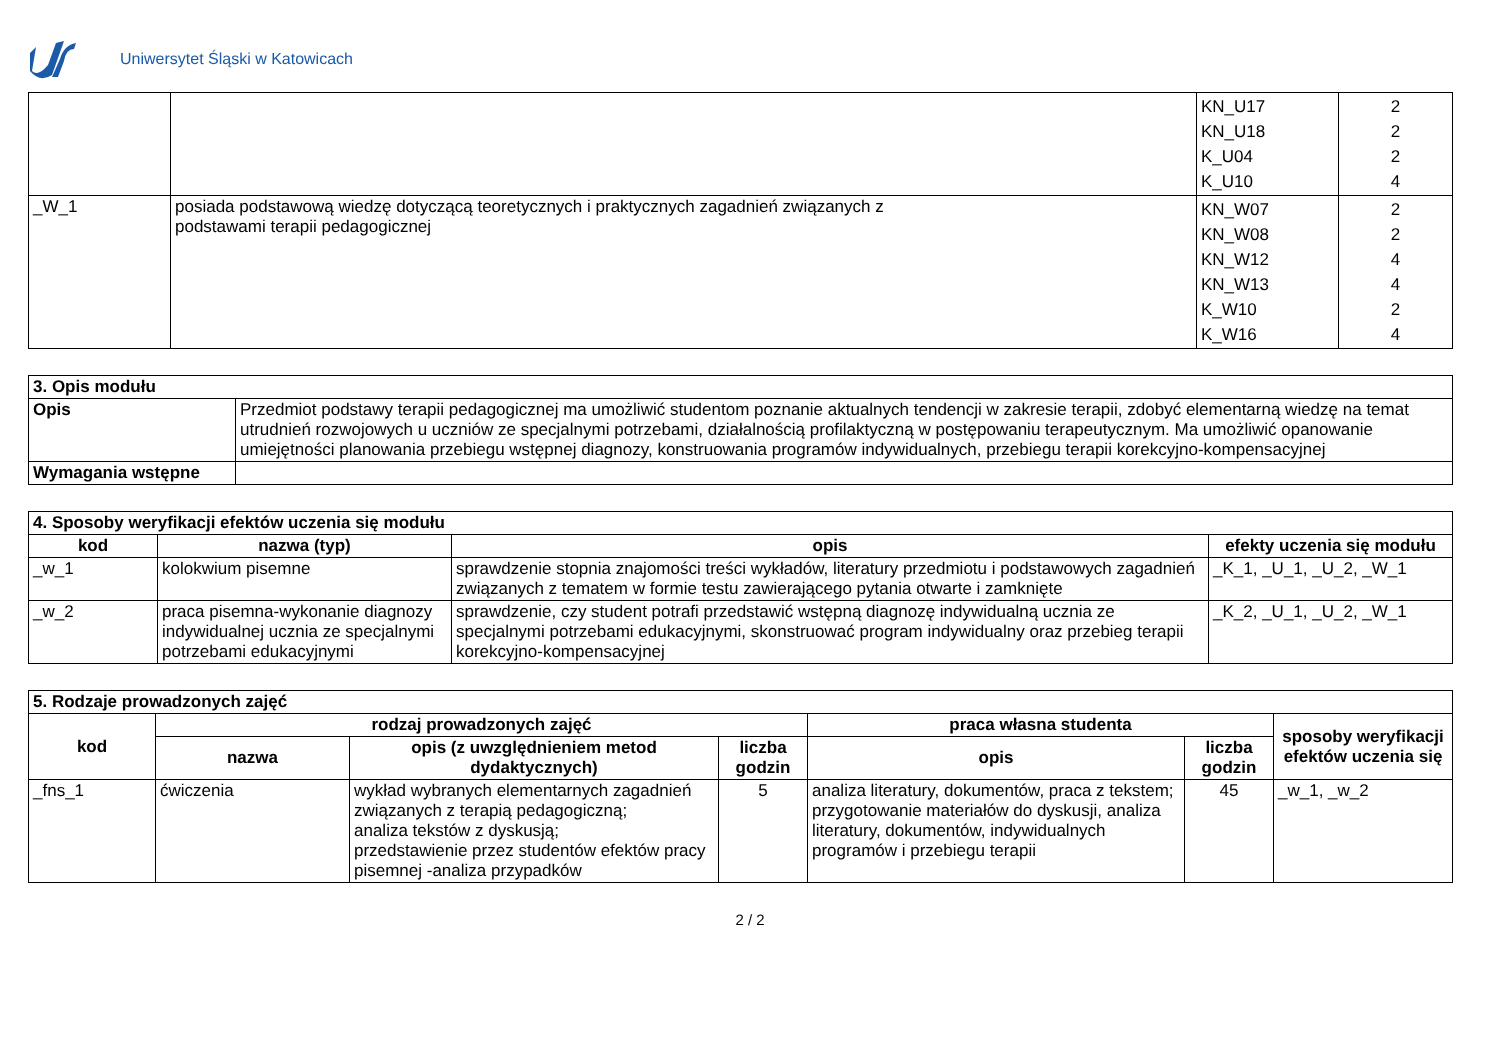Uniwersytet Śląski w Katowicach
| | | KN_U17 KN_U18 K_U04 K_U10 | 2 2 2 4 |
| _W_1 | posiada podstawową wiedzę dotyczącą teoretycznych i praktycznych zagadnień związanych z podstawami terapii pedagogicznej | KN_W07 KN_W08 KN_W12 KN_W13 K_W10 K_W16 | 2 2 4 4 2 4 |
| 3. Opis modułu | |
| --- | --- |
| Opis | Przedmiot podstawy terapii pedagogicznej ma umożliwić studentom poznanie aktualnych tendencji w zakresie terapii, zdobyć elementarną wiedzę na temat utrudnień rozwojowych u uczniów ze specjalnymi potrzebami, działalnością profilaktyczną w postępowaniu terapeutycznym. Ma umożliwić opanowanie umiejętności planowania przebiegu wstępnej diagnozy, konstruowania programów indywidualnych, przebiegu terapii korekcyjno-kompensacyjnej |
| Wymagania wstępne | |
| 4. Sposoby weryfikacji efektów uczenia się modułu | | | |
| --- | --- | --- | --- |
| kod | nazwa (typ) | opis | efekty uczenia się modułu |
| _w_1 | kolokwium pisemne | sprawdzenie stopnia znajomości treści wykładów, literatury przedmiotu i podstawowych zagadnień związanych z tematem w formie testu zawierającego pytania otwarte i zamknięte | _K_1, _U_1, _U_2, _W_1 |
| _w_2 | praca pisemna-wykonanie diagnozy indywidualnej ucznia ze specjalnymi potrzebami edukacyjnymi | sprawdzenie, czy student potrafi przedstawić wstępną diagnozę indywidualną ucznia ze specjalnymi potrzebami edukacyjnymi, skonstruować program indywidualny oraz przebieg terapii korekcyjno-kompensacyjnej | _K_2, _U_1, _U_2, _W_1 |
| 5. Rodzaje prowadzonych zajęć | | | | | | |
| --- | --- | --- | --- | --- | --- | --- |
| kod | rodzaj prowadzonych zajęć | | | praca własna studenta | | sposoby weryfikacji efektów uczenia się |
| | nazwa | opis (z uwzględnieniem metod dydaktycznych) | liczba godzin | opis | liczba godzin | |
| _fns_1 | ćwiczenia | wykład wybranych elementarnych zagadnień związanych z terapią pedagogiczną; analiza tekstów z dyskusją; przedstawienie przez studentów efektów pracy pisemnej -analiza przypadków | 5 | analiza literatury, dokumentów, praca z tekstem; przygotowanie materiałów do dyskusji, analiza literatury, dokumentów, indywidualnych programów i przebiegu terapii | 45 | _w_1, _w_2 |
2 / 2